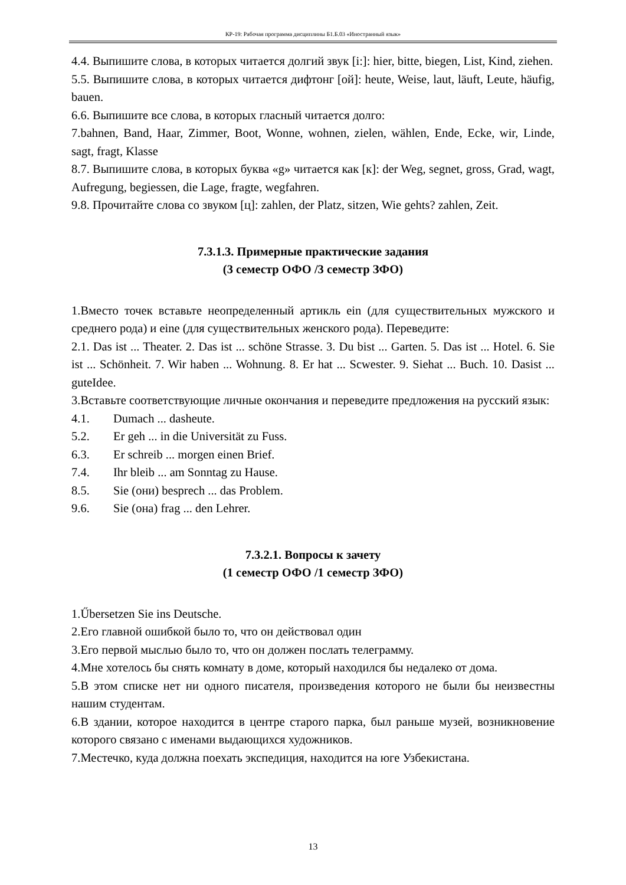КР-19: Рабочая программа дисциплины Б1.Б.03 «Иностранный язык»
4.4. Выпишите слова, в которых читается долгий звук [i:]: hier, bitte, biegen, List, Kind, ziehen.
5.5. Выпишите слова, в которых читается дифтонг [ой]: heute, Weise, laut, läuft, Leute, häufig, bauen.
6.6. Выпишите все слова, в которых гласный читается долго:
7.bahnen, Band, Haar, Zimmer, Boot, Wonne, wohnen, zielen, wählen, Ende, Ecke, wir, Linde, sagt, fragt, Klasse
8.7. Выпишите слова, в которых буква «g» читается как [к]: der Weg, segnet, gross, Grad, wagt, Aufregung, begiessen, die Lage, fragte, wegfahren.
9.8. Прочитайте слова со звуком [ц]: zahlen, der Platz, sitzen, Wie gehts? zahlen, Zeit.
7.3.1.3. Примерные практические задания
(3 семестр ОФО /3 семестр ЗФО)
1.Вместо точек вставьте неопределенный артикль ein (для существительных мужского и среднего рода) и eine (для существительных женского рода). Переведите:
2.1. Das ist ... Theater. 2. Das ist ... schöne Strasse. 3. Du bist ... Garten. 5. Das ist ... Hotel. 6. Sie ist ... Schönheit. 7. Wir haben ... Wohnung. 8. Er hat ... Scwester. 9. Siehat ... Buch. 10. Dasist ... guteIdee.
3.Вставьте соответствующие личные окончания и переведите предложения на русский язык:
4.1. Dumach ... dasheute.
5.2. Er geh ... in die Universität zu Fuss.
6.3. Er schreib ... morgen einen Brief.
7.4. Ihr bleib ... am Sonntag zu Hause.
8.5. Sie (они) besprech ... das Problem.
9.6. Sie (она) frag ... den Lehrer.
7.3.2.1. Вопросы к зачету
(1 семестр ОФО /1 семестр ЗФО)
1.Űbersetzen Sie ins Deutsche.
2.Его главной ошибкой было то, что он действовал один
3.Его первой мыслью было то, что он должен послать телеграмму.
4.Мне хотелось бы снять комнату в доме, который находился бы недалеко от дома.
5.В этом списке нет ни одного писателя, произведения которого не были бы неизвестны нашим студентам.
6.В здании, которое находится в центре старого парка, был раньше музей, возникновение которого связано с именами выдающихся художников.
7.Местечко, куда должна поехать экспедиция, находится на юге Узбекистана.
13